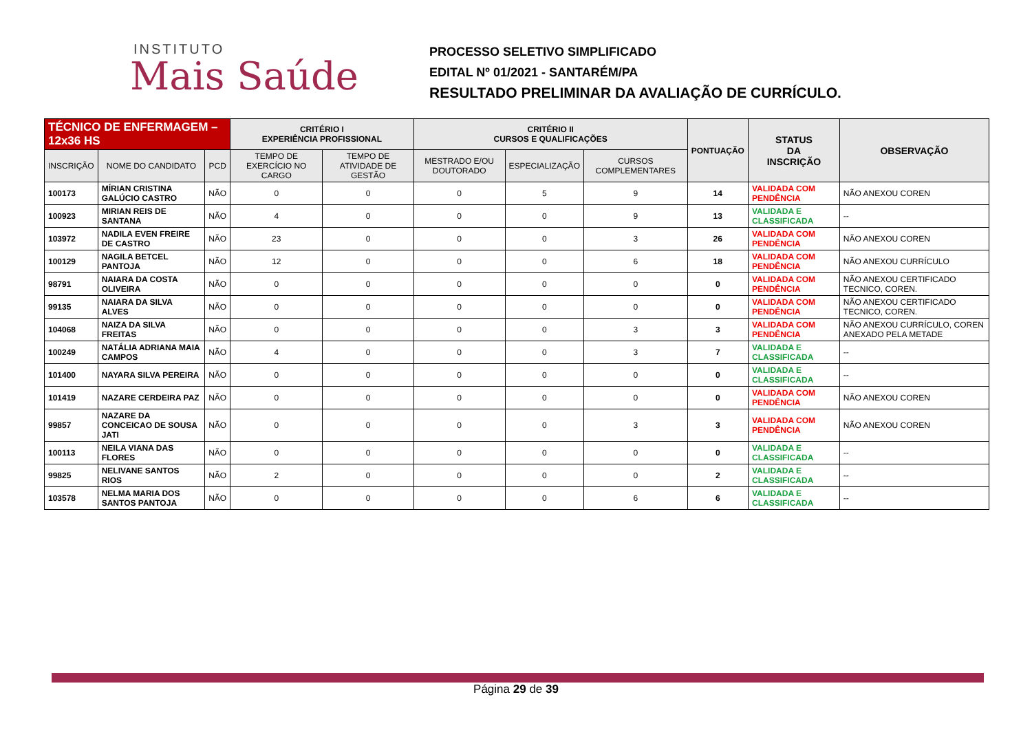INSTITUTO
Mais Saúde
PROCESSO SELETIVO SIMPLIFICADO
EDITAL Nº 01/2021 - SANTARÉM/PA
RESULTADO PRELIMINAR DA AVALIAÇÃO DE CURRÍCULO.
| TÉCNICO DE ENFERMAGEM – 12x36 HS | | | CRITÉRIO I EXPERIÊNCIA PROFISSIONAL | | CRITÉRIO II CURSOS E QUALIFICAÇÕES | | | PONTUAÇÃO | STATUS DA INSCRIÇÃO | OBSERVAÇÃO |
| --- | --- | --- | --- | --- | --- | --- | --- | --- | --- | --- |
| INSCRIÇÃO | NOME DO CANDIDATO | PCD | TEMPO DE EXERCÍCIO NO CARGO | TEMPO DE ATIVIDADE DE GESTÃO | MESTRADO E/OU DOUTORADO | ESPECIALIZAÇÃO | CURSOS COMPLEMENTARES | | | |
| 100173 | MÍRIAN CRISTINA GALÚCIO CASTRO | NÃO | 0 | 0 | 0 | 5 | 9 | 14 | VALIDADA COM PENDÊNCIA | NÃO ANEXOU COREN |
| 100923 | MIRIAN REIS DE SANTANA | NÃO | 4 | 0 | 0 | 0 | 9 | 13 | VALIDADA E CLASSIFICADA | -- |
| 103972 | NADILA EVEN FREIRE DE CASTRO | NÃO | 23 | 0 | 0 | 0 | 3 | 26 | VALIDADA COM PENDÊNCIA | NÃO ANEXOU COREN |
| 100129 | NAGILA BETCEL PANTOJA | NÃO | 12 | 0 | 0 | 0 | 6 | 18 | VALIDADA COM PENDÊNCIA | NÃO ANEXOU CURRÍCULO |
| 98791 | NAIARA DA COSTA OLIVEIRA | NÃO | 0 | 0 | 0 | 0 | 0 | 0 | VALIDADA COM PENDÊNCIA | NÃO ANEXOU CERTIFICADO TECNICO, COREN. |
| 99135 | NAIARA DA SILVA ALVES | NÃO | 0 | 0 | 0 | 0 | 0 | 0 | VALIDADA COM PENDÊNCIA | NÃO ANEXOU CERTIFICADO TECNICO, COREN. |
| 104068 | NAIZA DA SILVA FREITAS | NÃO | 0 | 0 | 0 | 0 | 3 | 3 | VALIDADA COM PENDÊNCIA | NÃO ANEXOU CURRÍCULO, COREN ANEXADO PELA METADE |
| 100249 | NATÁLIA ADRIANA MAIA CAMPOS | NÃO | 4 | 0 | 0 | 0 | 3 | 7 | VALIDADA E CLASSIFICADA | -- |
| 101400 | NAYARA SILVA PEREIRA | NÃO | 0 | 0 | 0 | 0 | 0 | 0 | VALIDADA E CLASSIFICADA | -- |
| 101419 | NAZARE CERDEIRA PAZ | NÃO | 0 | 0 | 0 | 0 | 0 | 0 | VALIDADA COM PENDÊNCIA | NÃO ANEXOU COREN |
| 99857 | NAZARE DA CONCEICAO DE SOUSA JATI | NÃO | 0 | 0 | 0 | 0 | 3 | 3 | VALIDADA COM PENDÊNCIA | NÃO ANEXOU COREN |
| 100113 | NEILA VIANA DAS FLORES | NÃO | 0 | 0 | 0 | 0 | 0 | 0 | VALIDADA E CLASSIFICADA | -- |
| 99825 | NELIVANE SANTOS RIOS | NÃO | 2 | 0 | 0 | 0 | 0 | 2 | VALIDADA E CLASSIFICADA | -- |
| 103578 | NELMA MARIA DOS SANTOS PANTOJA | NÃO | 0 | 0 | 0 | 0 | 6 | 6 | VALIDADA E CLASSIFICADA | -- |
Página 29 de 39